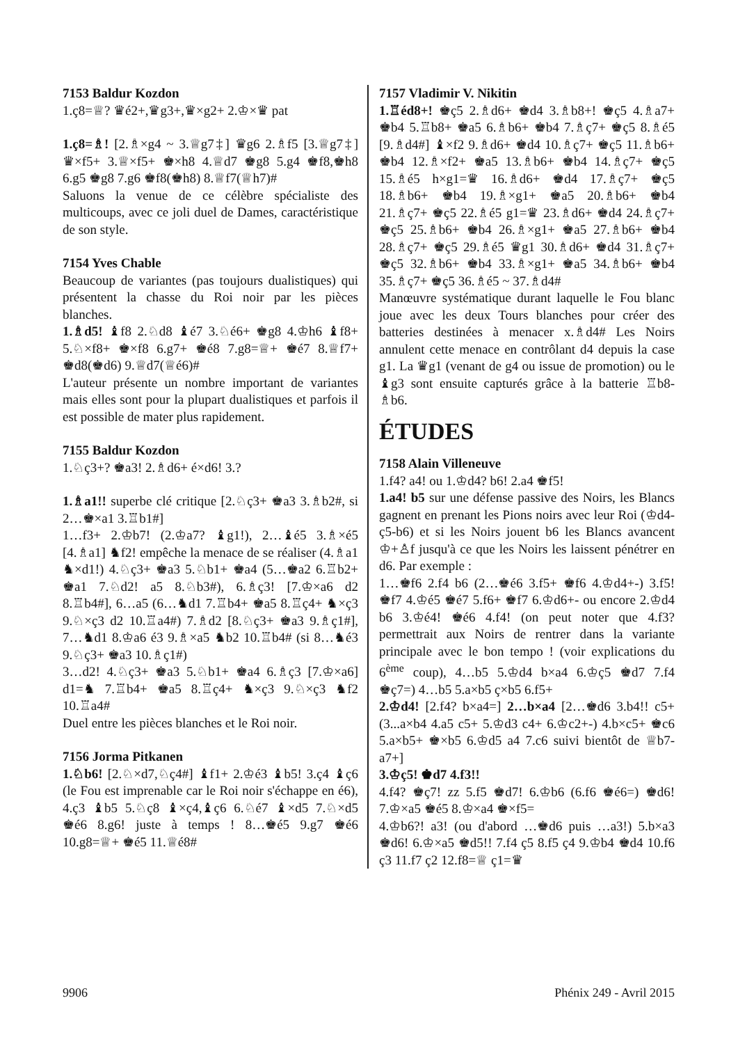7153 Baldur Kozdon
1.ç8=♕? ♛é2+,♛g3+,♛×g2+ 2.♔×♛ pat
1.ç8=♗! [2.♗×g4 ~ 3.♕g7‡] ♛g6 2.♗f5 [3.♕g7‡] ♛×f5+ 3.♕×f5+ ♚×h8 4.♕d7 ♚g8 5.g4 ♚f8,♚h8 6.g5 ♚g8 7.g6 ♚f8(♚h8) 8.♕f7(♕h7)#
Saluons la venue de ce célèbre spécialiste des multicoups, avec ce joli duel de Dames, caractéristique de son style.
7154 Yves Chable
Beaucoup de variantes (pas toujours dualistiques) qui présentent la chasse du Roi noir par les pièces blanches.
1.♗d5! ♝f8 2.♘d8 ♝é7 3.♘é6+ ♚g8 4.♔h6 ♝f8+ 5.♘×f8+ ♚×f8 6.g7+ ♚é8 7.g8=♕+ ♚é7 8.♕f7+ ♚d8(♚d6) 9.♕d7(♕é6)#
L'auteur présente un nombre important de variantes mais elles sont pour la plupart dualistiques et parfois il est possible de mater plus rapidement.
7155 Baldur Kozdon
1.♘ç3+? ♚a3! 2.♗d6+ é×d6! 3.?
1.♗a1!! superbe clé critique [2.♘ç3+ ♚a3 3.♗b2#, si 2…♚×a1 3.♖b1#]
1…f3+ 2.♔b7! (2.♔a7? ♝g1!), 2…♝é5 3.♗×é5 [4.♗a1] ♞f2! empêche la menace de se réaliser (4.♗a1 ♞×d1!) 4.♘ç3+ ♚a3 5.♘b1+ ♚a4 (5…♚a2 6.♖b2+ ♚a1 7.♘d2! a5 8.♘b3#), 6.♗ç3! [7.♔×a6 d2 8.♖b4#], 6…a5 (6…♞d1 7.♖b4+ ♚a5 8.♖ç4+ ♞×ç3 9.♘×ç3 d2 10.♖a4#) 7.♗d2 [8.♘ç3+ ♚a3 9.♗ç1#], 7…♞d1 8.♔a6 é3 9.♗×a5 ♞b2 10.♖b4# (si 8…♞é3 9.♘ç3+ ♚a3 10.♗ç1#)
3…d2! 4.♘ç3+ ♚a3 5.♘b1+ ♚a4 6.♗ç3 [7.♔×a6] d1=♞ 7.♖b4+ ♚a5 8.♖ç4+ ♞×ç3 9.♘×ç3 ♞f2 10.♖a4#
Duel entre les pièces blanches et le Roi noir.
7156 Jorma Pitkanen
1.♘b6! [2.♘×d7,♘ç4#] ♝f1+ 2.♔é3 ♝b5! 3.ç4 ♝ç6 (le Fou est imprenable car le Roi noir s'échappe en é6), 4.ç3 ♝b5 5.♘ç8 ♝×ç4,♝ç6 6.♘é7 ♝×d5 7.♘×d5 ♚é6 8.g6! juste à temps ! 8…♚é5 9.g7 ♚é6 10.g8=♕+ ♚é5 11.♕é8#
7157 Vladimir V. Nikitin
1.♖éd8+! ♚ç5 2.♗d6+ ♚d4 3.♗b8+! ♚ç5 4.♗a7+ ♚b4 5.♖b8+ ♚a5 6.♗b6+ ♚b4 7.♗ç7+ ♚ç5 8.♗é5 [9.♗d4#] ♝×f2 9.♗d6+ ♚d4 10.♗ç7+ ♚ç5 11.♗b6+ ♚b4 12.♗×f2+ ♚a5 13.♗b6+ ♚b4 14.♗ç7+ ♚ç5 15.♗é5 h×g1=♛ 16.♗d6+ ♚d4 17.♗ç7+ ♚ç5 18.♗b6+ ♚b4 19.♗×g1+ ♚a5 20.♗b6+ ♚b4 21.♗ç7+ ♚ç5 22.♗é5 g1=♛ 23.♗d6+ ♚d4 24.♗ç7+ ♚ç5 25.♗b6+ ♚b4 26.♗×g1+ ♚a5 27.♗b6+ ♚b4 28.♗ç7+ ♚ç5 29.♗é5 ♛g1 30.♗d6+ ♚d4 31.♗ç7+ ♚ç5 32.♗b6+ ♚b4 33.♗×g1+ ♚a5 34.♗b6+ ♚b4 35.♗ç7+ ♚ç5 36.♗é5 ~ 37.♗d4#
Manœuvre systématique durant laquelle le Fou blanc joue avec les deux Tours blanches pour créer des batteries destinées à menacer x.♗d4# Les Noirs annulent cette menace en contrôlant d4 depuis la case g1. La ♛g1 (venant de g4 ou issue de promotion) ou le ♝g3 sont ensuite capturés grâce à la batterie ♖b8-♗b6.
ÉTUDES
7158 Alain Villeneuve
1.f4? a4! ou 1.♔d4? b6! 2.a4 ♚f5!
1.a4! b5 sur une défense passive des Noirs, les Blancs gagnent en prenant les Pions noirs avec leur Roi (♔d4-ç5-b6) et si les Noirs jouent b6 les Blancs avancent ♔+♙f jusqu'à ce que les Noirs les laissent pénétrer en d6. Par exemple :
1…♚f6 2.f4 b6 (2…♚é6 3.f5+ ♚f6 4.♔d4+-) 3.f5! ♚f7 4.♔é5 ♚é7 5.f6+ ♚f7 6.♔d6+- ou encore 2.♔d4 b6 3.♔é4! ♚é6 4.f4! (on peut noter que 4.f3? permettrait aux Noirs de rentrer dans la variante principale avec le bon tempo ! (voir explications du 6<sup>ème</sup> coup), 4…b5 5.♔d4 b×a4 6.♔ç5 ♚d7 7.f4 ♚ç7=) 4…b5 5.a×b5 ç×b5 6.f5+
2.♔d4! [2.f4? b×a4=] 2…b×a4 [2…♚d6 3.b4!! c5+ (3...a×b4 4.a5 c5+ 5.♔d3 c4+ 6.♔c2+-) 4.b×c5+ ♚c6 5.a×b5+ ♚×b5 6.♔d5 a4 7.c6 suivi bientôt de ♕b7-a7+]
3.♔ç5! ♚d7 4.f3!!
4.f4? ♚ç7! zz 5.f5 ♚d7! 6.♔b6 (6.f6 ♚é6=) ♚d6! 7.♔×a5 ♚é5 8.♔×a4 ♚×f5=
4.♔b6?! a3! (ou d'abord …♚d6 puis …a3!) 5.b×a3 ♚d6! 6.♔×a5 ♚d5!! 7.f4 ç5 8.f5 ç4 9.♔b4 ♚d4 10.f6 ç3 11.f7 ç2 12.f8=♕ ç1=♛
9906 Phénix 249 - Avril 2015